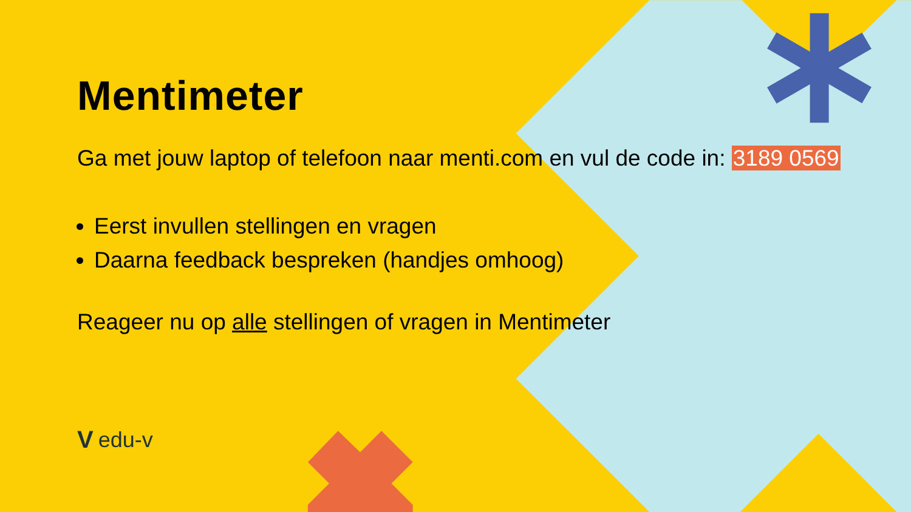Mentimeter
Ga met jouw laptop of telefoon naar menti.com en vul de code in: 3189 0569
Eerst invullen stellingen en vragen
Daarna feedback bespreken (handjes omhoog)
Reageer nu op alle stellingen of vragen in Mentimeter
Vedu-v